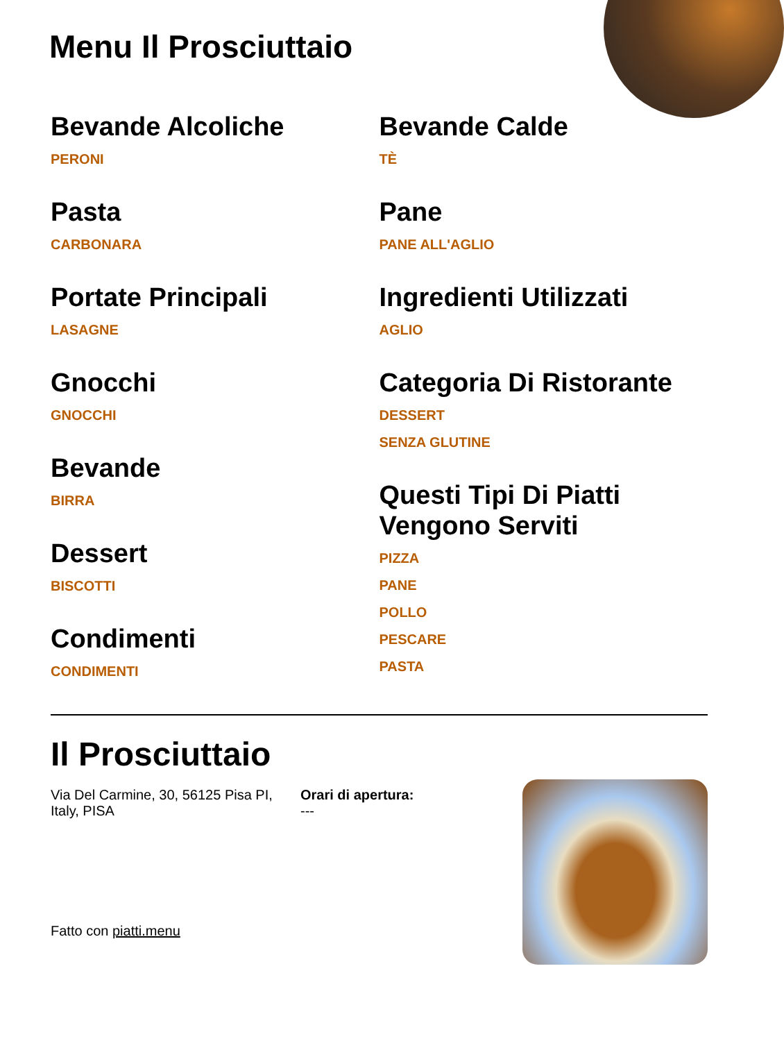Menu Il Prosciuttaio
Bevande Alcoliche
PERONI
Pasta
CARBONARA
Portate Principali
LASAGNE
Gnocchi
GNOCCHI
Bevande
BIRRA
Dessert
BISCOTTI
Condimenti
CONDIMENTI
Bevande Calde
TÈ
Pane
PANE ALL'AGLIO
Ingredienti Utilizzati
AGLIO
Categoria Di Ristorante
DESSERT
SENZA GLUTINE
Questi Tipi Di Piatti Vengono Serviti
PIZZA
PANE
POLLO
PESCARE
PASTA
Il Prosciuttaio
Via Del Carmine, 30, 56125 Pisa PI, Italy, PISA
Orari di apertura:
---
Fatto con piatti.menu